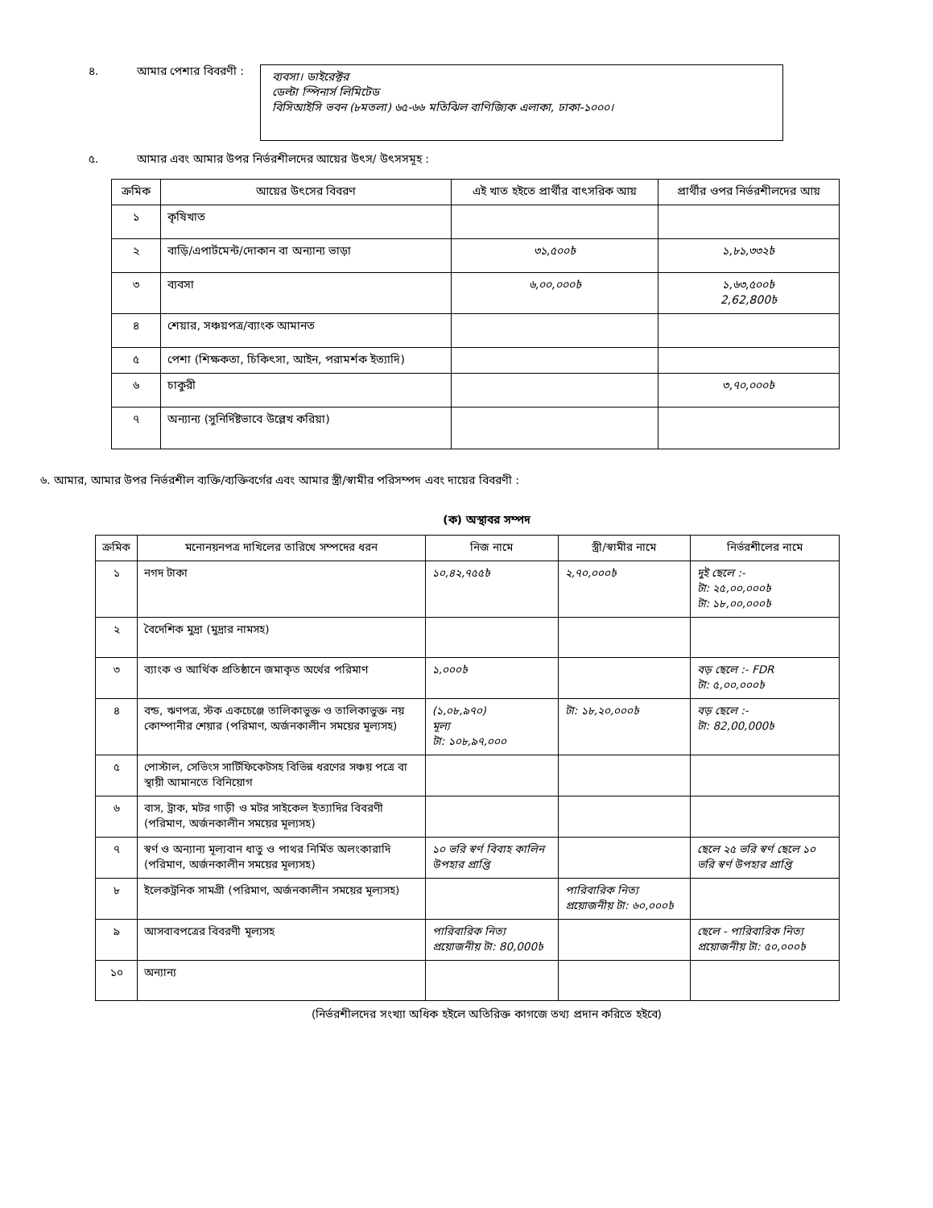৪. আমার পেশার বিবরণী :
ব্যবসা। ডাইরেক্টর
ডেল্টা স্পিনার্স লিমিটেড
বিসিআইসি ভবন (৮মতলা) ৬৫-৬৬ মতিঝিল বাণিজ্যিক এলাকা, ঢাকা-১০০০।
৫. আমার এবং আমার উপর নির্ভরশীলদের আয়ের উৎস/ উৎসসমূহ :
| ক্রমিক | আয়ের উৎসের বিবরণ | এই খাত হইতে প্রার্থীর বাৎসরিক আয় | প্রার্থীর ওপর নির্ভরশীলদের আয় |
| --- | --- | --- | --- |
| ১ | কৃষিখাত | | |
| ২ | বাড়ি/এপার্টমেন্ট/দোকান বা অন্যান্য ভাড়া | ৩১,৫০০৳ | ১,৮১,৩৩২৳ |
| ৩ | ব্যবসা | ৬,০০,০০০৳ | ১,৬৩,৫০০৳ 2,62,800৳ |
| ৪ | শেয়ার, সঞ্চয়পত্র/ব্যাংক আমানত | | |
| ৫ | পেশা (শিক্ষকতা, চিকিৎসা, আইন, পরামর্শক ইত্যাদি) | | |
| ৬ | চাকুরী | | ৩,৭০,০০০৳ |
| ৭ | অন্যান্য (সুনির্দিষ্টভাবে উল্লেখ করিয়া) | | |
৬. আমার, আমার উপর নির্ভরশীল ব্যক্তি/ব্যক্তিবর্গের এবং আমার স্ত্রী/স্বামীর পরিসম্পদ এবং দায়ের বিবরণী :
(ক) অস্থাবর সম্পদ
| ক্রমিক | মনোনয়নপত্র দাখিলের তারিখে সম্পদের ধরন | নিজ নামে | স্ত্রী/স্বামীর নামে | নির্ভরশীলের নামে |
| --- | --- | --- | --- | --- |
| ১ | নগদ টাকা | ১০,৪২,৭৫৫৳ | ২,৭০,০০০৳ | দুই ছেলে :- টা: ২৫,০০,০০০৳ টা: ১৮,০০,০০০৳ |
| ২ | বৈদেশিক মুদ্রা (মুদ্রার নামসহ) | | | |
| ৩ | ব্যাংক ও আর্থিক প্রতিষ্ঠানে জমাকৃত অর্থের পরিমাণ | ১,০০০৳ | | বড় ছেলে :- FDR টা: ৫,০০,০০০৳ |
| ৪ | বন্ড, ঋণপত্র, স্টক একচেঞ্জে তালিকাভুক্ত ও তালিকাভুক্ত নয় কোম্পানীর শেয়ার (পরিমাণ, অর্জনকালীন সময়ের মূল্যসহ) | (১,০৮,৯৭০) মূল্য টা: ১০৮,৯৭,০০০ | টা: ১৮,২০,০০০৳ | বড় ছেলে :- টা: 82,00,000৳ |
| ৫ | পোস্টাল, সেভিংস সার্টিফিকেটসহ বিভিন্ন ধরণের সঞ্চয় পত্রে বা স্থায়ী আমানতে বিনিয়োগ | | | |
| ৬ | বাস, ট্রাক, মটর গাড়ী ও মটর সাইকেল ইত্যাদির বিবরণী (পরিমাণ, অর্জনকালীন সময়ের মূল্যসহ) | | | |
| ৭ | স্বর্ণ ও অন্যান্য মূল্যবান ধাতু ও পাথর নির্মিত অলংকারাদি (পরিমাণ, অর্জনকালীন সময়ের মূল্যসহ) | ১০ ভরি স্বর্ণ বিবাহ কালিন উপহার প্রাপ্তি | | ছেলে ২৫ ভরি স্বর্ণ ছেলে ১০ ভরি স্বর্ণ উপহার প্রাপ্তি |
| ৮ | ইলেকট্রনিক সামগ্রী (পরিমাণ, অর্জনকালীন সময়ের মূল্যসহ) | | পারিবারিক নিত্য প্রয়োজনীয় টা: ৬০,০০০৳ | |
| ৯ | আসবাবপত্রের বিবরণী মূল্যসহ | পারিবারিক নিত্য প্রয়োজনীয় টা: 80,000৳ | | ছেলে - পারিবারিক নিত্য প্রয়োজনীয় টা: ৫০,০০০৳ |
| ১০ | অন্যান্য | | | |
(নির্ভরশীলদের সংখ্যা অধিক হইলে অতিরিক্ত কাগজে তথ্য প্রদান করিতে হইবে)